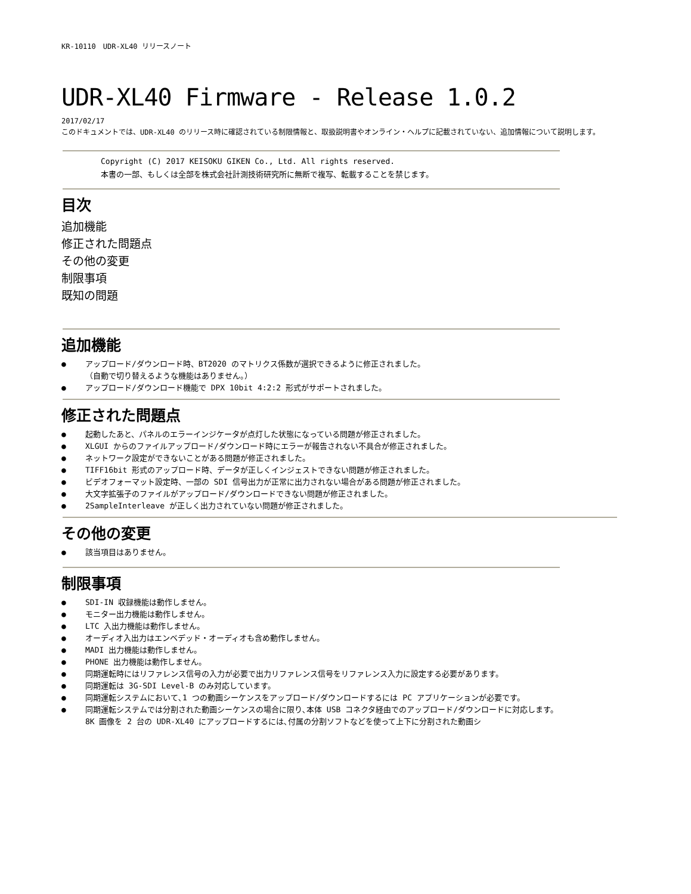KR-10110　UDR-XL40 リリースノート
UDR-XL40 Firmware - Release 1.0.2
2017/02/17
このドキュメントでは、UDR-XL40 のリリース時に確認されている制限情報と、取扱説明書やオンライン・ヘルプに記載されていない、追加情報について説明します。
Copyright (C) 2017 KEISOKU GIKEN Co., Ltd. All rights reserved.
本書の一部、もしくは全部を株式会社計測技術研究所に無断で複写、転載することを禁じます。
目次
追加機能
修正された問題点
その他の変更
制限事項
既知の問題
追加機能
● アップロード/ダウンロード時、BT2020 のマトリクス係数が選択できるように修正されました。
（自動で切り替えるような機能はありません。）
● アップロード/ダウンロード機能で DPX 10bit 4:2:2 形式がサポートされました。
修正された問題点
● 起動したあと、パネルのエラーインジケータが点灯した状態になっている問題が修正されました。
● XLGUI からのファイルアップロード/ダウンロード時にエラーが報告されない不具合が修正されました。
● ネットワーク設定ができないことがある問題が修正されました。
● TIFF16bit 形式のアップロード時、データが正しくインジェストできない問題が修正されました。
● ビデオフォーマット設定時、一部の SDI 信号出力が正常に出力されない場合がある問題が修正されました。
● 大文字拡張子のファイルがアップロード/ダウンロードできない問題が修正されました。
● 2SampleInterleave が正しく出力されていない問題が修正されました。
その他の変更
● 該当項目はありません。
制限事項
● SDI-IN 収録機能は動作しません。
● モニター出力機能は動作しません。
● LTC 入出力機能は動作しません。
● オーディオ入出力はエンベデッド・オーディオも含め動作しません。
● MADI 出力機能は動作しません。
● PHONE 出力機能は動作しません。
● 同期運転時にはリファレンス信号の入力が必要で出力リファレンス信号をリファレンス入力に設定する必要があります。
● 同期運転は 3G-SDI Level-B のみ対応しています。
● 同期運転システムにおいて､1 つの動画シーケンスをアップロード/ダウンロードするには PC アプリケーションが必要です。
● 同期運転システムでは分割された動画シーケンスの場合に限り､本体 USB コネクタ経由でのアップロード/ダウンロードに対応します。
8K 画像を 2 台の UDR-XL40 にアップロードするには､付属の分割ソフトなどを使って上下に分割された動画シ